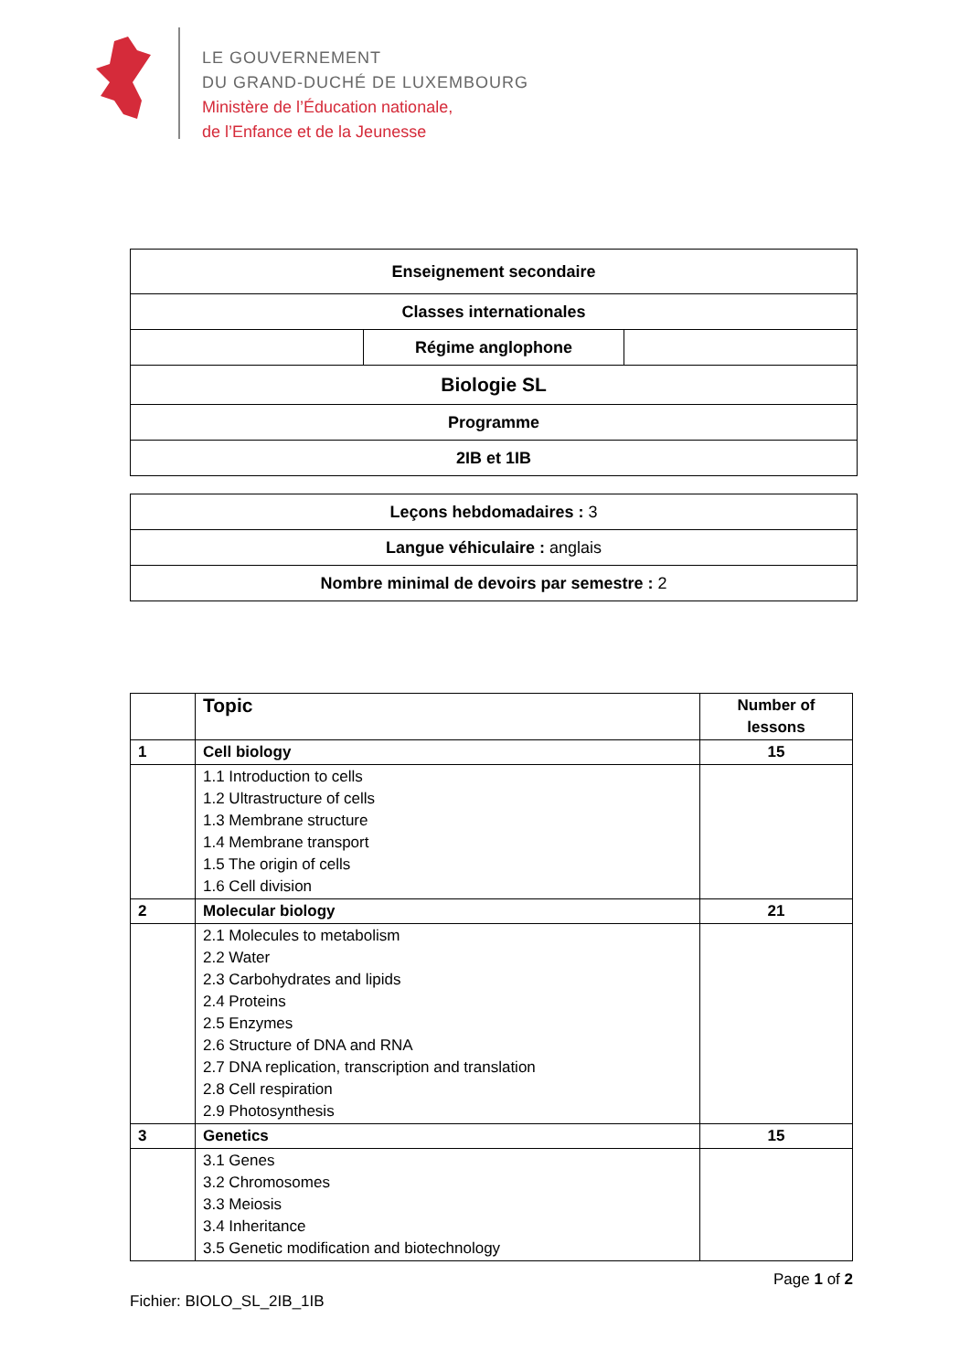LE GOUVERNEMENT
DU GRAND-DUCHÉ DE LUXEMBOURG
Ministère de l’Éducation nationale,
de l’Enfance et de la Jeunesse
| Enseignement secondaire | | |
| Classes internationales | | |
| | Régime anglophone | |
| Biologie SL | | |
| Programme | | |
| 2IB et 1IB | | |
| Leçons hebdomadaires : 3 |
| Langue véhiculaire : anglais |
| Nombre minimal de devoirs par semestre : 2 |
| | Topic | Number of lessons |
| --- | --- | --- |
| 1 | Cell biology | 15 |
| | 1.1 Introduction to cells 1.2 Ultrastructure of cells 1.3 Membrane structure 1.4 Membrane transport 1.5 The origin of cells 1.6 Cell division | |
| 2 | Molecular biology | 21 |
| | 2.1 Molecules to metabolism 2.2 Water 2.3 Carbohydrates and lipids 2.4 Proteins 2.5 Enzymes 2.6 Structure of DNA and RNA 2.7 DNA replication, transcription and translation 2.8 Cell respiration 2.9 Photosynthesis | |
| 3 | Genetics | 15 |
| | 3.1 Genes 3.2 Chromosomes 3.3 Meiosis 3.4 Inheritance 3.5 Genetic modification and biotechnology | |
Page 1 of 2
Fichier: BIOLO_SL_2IB_1IB